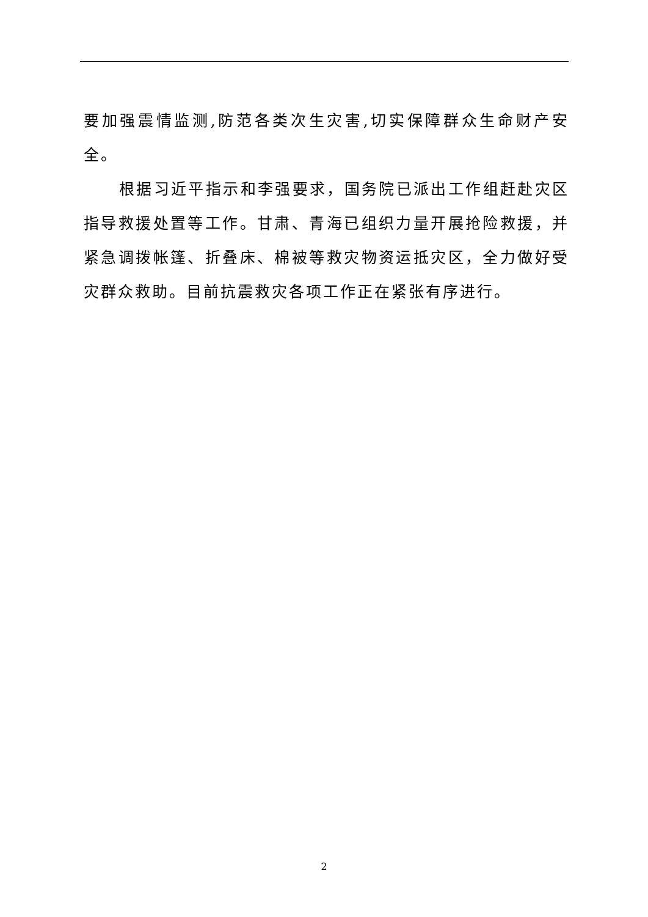要加强震情监测,防范各类次生灾害,切实保障群众生命财产安全。
根据习近平指示和李强要求，国务院已派出工作组赶赴灾区指导救援处置等工作。甘肃、青海已组织力量开展抢险救援，并紧急调拨帐篷、折叠床、棉被等救灾物资运抵灾区，全力做好受灾群众救助。目前抗震救灾各项工作正在紧张有序进行。
2